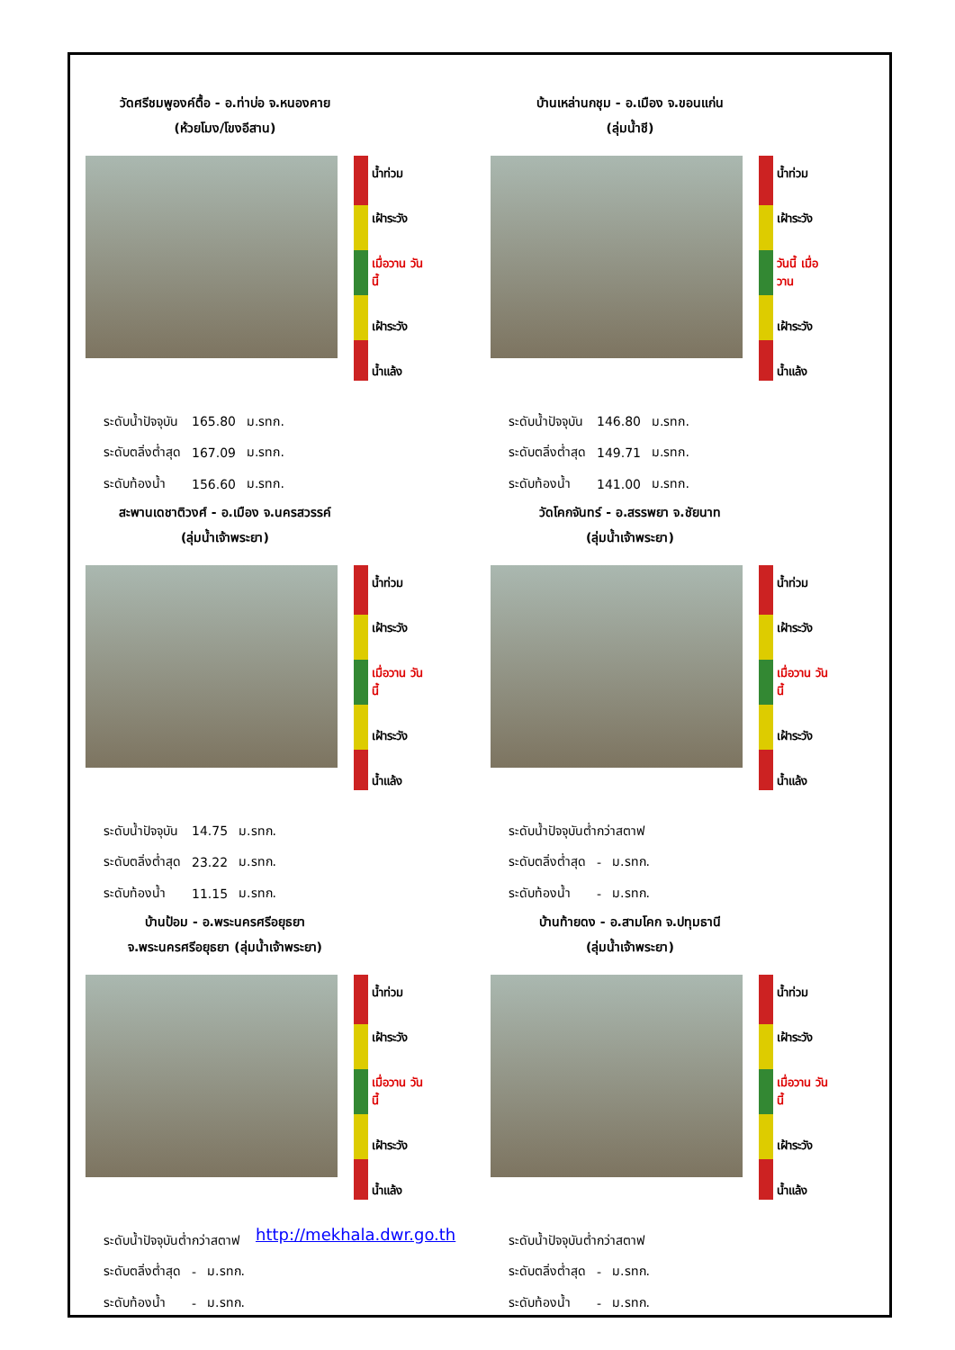วัดศรีชมพูองค์ตื้อ - อ.ท่าบ่อ จ.หนองคาย
(ห้วยโมง/โขงอีสาน)
น้ำท่วม
เฝ้าระวัง
เมื่อวาน วันนี้
เฝ้าระวัง
น้ำแล้ง
| ระดับน้ำปัจจุบัน | 165.80 | ม.รทก. |
| ระดับตลิ่งต่ำสุด | 167.09 | ม.รทก. |
| ระดับท้องน้ำ | 156.60 | ม.รทก. |
บ้านเหล่านกชุม - อ.เมือง จ.ขอนแก่น
(ลุ่มน้ำชี)
น้ำท่วม
เฝ้าระวัง
วันนี้ เมื่อวาน
เฝ้าระวัง
น้ำแล้ง
| ระดับน้ำปัจจุบัน | 146.80 | ม.รทก. |
| ระดับตลิ่งต่ำสุด | 149.71 | ม.รทก. |
| ระดับท้องน้ำ | 141.00 | ม.รทก. |
สะพานเดชาติวงศ์ - อ.เมือง จ.นครสวรรค์
(ลุ่มน้ำเจ้าพระยา)
น้ำท่วม
เฝ้าระวัง
เมื่อวาน วันนี้
เฝ้าระวัง
น้ำแล้ง
| ระดับน้ำปัจจุบัน | 14.75 | ม.รทก. |
| ระดับตลิ่งต่ำสุด | 23.22 | ม.รทก. |
| ระดับท้องน้ำ | 11.15 | ม.รทก. |
วัดโคกจันทร์ - อ.สรรพยา จ.ชัยนาท
(ลุ่มน้ำเจ้าพระยา)
น้ำท่วม
เฝ้าระวัง
เมื่อวาน วันนี้
เฝ้าระวัง
น้ำแล้ง
| ระดับน้ำปัจจุบันต่ำกว่าสตาฟ | | |
| ระดับตลิ่งต่ำสุด | - | ม.รทก. |
| ระดับท้องน้ำ | - | ม.รทก. |
บ้านป้อม - อ.พระนครศรีอยุธยา
จ.พระนครศรีอยุธยา (ลุ่มน้ำเจ้าพระยา)
น้ำท่วม
เฝ้าระวัง
เมื่อวาน วันนี้
เฝ้าระวัง
น้ำแล้ง
| ระดับน้ำปัจจุบันต่ำกว่าสตาฟ | | |
| ระดับตลิ่งต่ำสุด | - | ม.รทก. |
| ระดับท้องน้ำ | - | ม.รทก. |
http://mekhala.dwr.go.th
บ้านท้ายดง - อ.สามโคก จ.ปทุมธานี
(ลุ่มน้ำเจ้าพระยา)
น้ำท่วม
เฝ้าระวัง
เมื่อวาน วันนี้
เฝ้าระวัง
น้ำแล้ง
| ระดับน้ำปัจจุบันต่ำกว่าสตาฟ | | |
| ระดับตลิ่งต่ำสุด | - | ม.รทก. |
| ระดับท้องน้ำ | - | ม.รทก. |